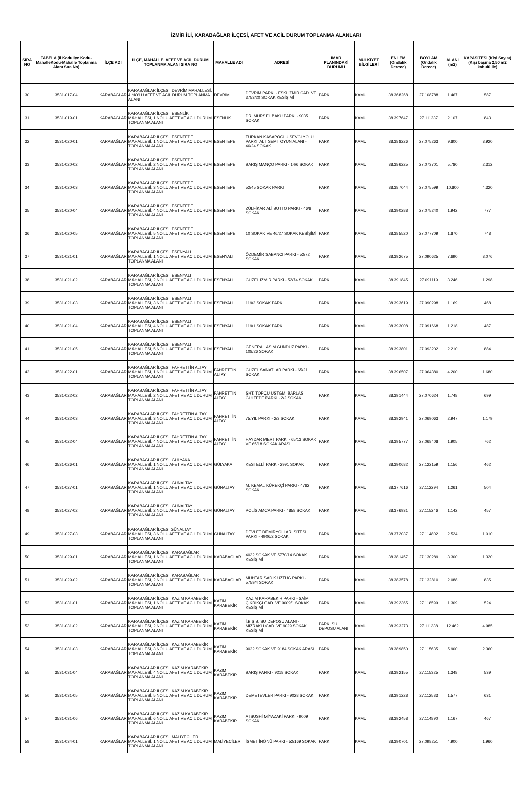İZMİR İLİ, KARABAĞLAR İLÇESİ, AFET VE ACİL DURUM TOPLANMA ALANLARI
| SIRA NO | TABELA (İl Koduİlçe Kodu-MahalleKodu-Mahalle Toplanma Alanı Sıra No) | İLÇE ADI | İLÇE, MAHALLE, AFET VE ACİL DURUM TOPLANMA ALANI SIRA NO | MAHALLE ADI | ADRESİ | İMAR PLANINDAKİ DURUMU | MÜLKİYET BİLGİLERİ | ENLEM (Ondalık Derece) | BOYLAM (Ondalık Derece) | ALANI (m2) | KAPASİTESİ (Kişi Sayısı) (Kişi başına 2,50 m2 kabulü ile) |
| --- | --- | --- | --- | --- | --- | --- | --- | --- | --- | --- | --- |
| 30 | 3531-017-04 | KARABAĞLAR | KARABAĞLAR İLÇESİ, DEVRİM MAHALLESİ, 4 NO'LU AFET VE ACİL DURUM TOPLANMA ALANI | DEVRİM | DEVRİM PARKI - ESKİ İZMİR CAD. VE 3753/20 SOKAK KESİŞİMİ | PARK | KAMU | 38.368268 | 27.108788 | 1.467 | 587 |
| 31 | 3531-019-01 | KARABAĞLAR | KARABAĞLAR İLÇESİ, ESENLİK MAHALLESİ, 1 NO'LU AFET VE ACİL DURUM TOPLANMA ALANI | ESENLİK | DR. MÜRSEL BAKÜ PARKI - 9035 SOKAK | PARK | KAMU | 38.397647 | 27.111237 | 2.107 | 843 |
| 32 | 3531-020-01 | KARABAĞLAR | KARABAĞLAR İLÇESİ, ESENTEPE MAHALLESİ, 1 NO'LU AFET VE ACİL DURUM TOPLANMA ALANI | ESENTEPE | TÜRKAN KASAPOĞLU SEVGİ YOLU PARKI, ALT SEMT OYUN ALANI - 46/24 SOKAK | PARK | KAMU | 38.388226 | 27.075263 | 9.800 | 3.920 |
| 33 | 3531-020-02 | KARABAĞLAR | KARABAĞLAR İLÇESİ, ESENTEPE MAHALLESİ, 2 NO'LU AFET VE ACİL DURUM TOPLANMA ALANI | ESENTEPE | BARIŞ MANÇO PARKI - 14/6 SOKAK | PARK | KAMU | 38.386225 | 27.073701 | 5.780 | 2.312 |
| 34 | 3531-020-03 | KARABAĞLAR | KARABAĞLAR İLÇESİ, ESENTEPE MAHALLESİ, 3 NO'LU AFET VE ACİL DURUM TOPLANMA ALANI | ESENTEPE | 52/45 SOKAK PARKI | PARK | KAMU | 38.387044 | 27.075599 | 10.800 | 4.320 |
| 35 | 3531-020-04 | KARABAĞLAR | KARABAĞLAR İLÇESİ, ESENTEPE MAHALLESİ, 4 NO'LU AFET VE ACİL DURUM TOPLANMA ALANI | ESENTEPE | ZÜLFİKAR ALİ BUTTO PARKI - 46/6 SOKAK | PARK | KAMU | 38.390288 | 27.075240 | 1.942 | 777 |
| 36 | 3531-020-05 | KARABAĞLAR | KARABAĞLAR İLÇESİ, ESENTEPE MAHALLESİ, 5 NO'LU AFET VE ACİL DURUM TOPLANMA ALANI | ESENTEPE | 10 SOKAK VE 46/27 SOKAK KESİŞİMİ | PARK | KAMU | 38.385520 | 27.077709 | 1.870 | 748 |
| 37 | 3531-021-01 | KARABAĞLAR | KARABAĞLAR İLÇESİ, ESENYALI MAHALLESİ, 1 NO'LU AFET VE ACİL DURUM TOPLANMA ALANI | ESENYALI | ÖZDEMİR SABANCI PARKI - 52/72 SOKAK | PARK | KAMU | 38.392675 | 27.090625 | 7.690 | 3.076 |
| 38 | 3531-021-02 | KARABAĞLAR | KARABAĞLAR İLÇESİ, ESENYALI MAHALLESİ, 2 NO'LU AFET VE ACİL DURUM TOPLANMA ALANI | ESENYALI | GÜZEL İZMİR PARKI - 52/74 SOKAK | PARK | KAMU | 38.391845 | 27.091119 | 3.246 | 1.298 |
| 39 | 3531-021-03 | KARABAĞLAR | KARABAĞLAR İLÇESİ, ESENYALI MAHALLESİ, 3 NO'LU AFET VE ACİL DURUM TOPLANMA ALANI | ESENYALI | 119/2 SOKAK PARKI | PARK | KAMU | 38.393619 | 27.090298 | 1.169 | 468 |
| 40 | 3531-021-04 | KARABAĞLAR | KARABAĞLAR İLÇESİ, ESENYALI MAHALLESİ, 4 NO'LU AFET VE ACİL DURUM TOPLANMA ALANI | ESENYALI | 119/1 SOKAK PARKI | PARK | KAMU | 38.393008 | 27.091668 | 1.218 | 487 |
| 41 | 3531-021-05 | KARABAĞLAR | KARABAĞLAR İLÇESİ, ESENYALI MAHALLESİ, 5 NO'LU AFET VE ACİL DURUM TOPLANMA ALANI | ESENYALI | GENERAL ASIM GÜNDÜZ PARKI - 108/26 SOKAK | PARK | KAMU | 38.393801 | 27.093202 | 2.210 | 884 |
| 42 | 3531-022-01 | KARABAĞLAR | KARABAĞLAR İLÇESİ, FAHRETTİN ALTAY MAHALLESİ, 1 NO'LU AFET VE ACİL DURUM TOPLANMA ALANI | FAHRETTİN ALTAY | GÜZEL SANATLAR PARKI - 65/21 SOKAK | PARK | KAMU | 38.396507 | 27.064380 | 4.200 | 1.680 |
| 43 | 3531-022-02 | KARABAĞLAR | KARABAĞLAR İLÇESİ, FAHRETTİN ALTAY MAHALLESİ, 2 NO'LU AFET VE ACİL DURUM TOPLANMA ALANI | FAHRETTİN ALTAY | ŞHT. TOPÇU ÜSTĞM. BARLAS GÜLTEPE PARKI - 2/2 SOKAK | PARK | KAMU | 38.391444 | 27.070624 | 1.748 | 699 |
| 44 | 3531-022-03 | KARABAĞLAR | KARABAĞLAR İLÇESİ, FAHRETTİN ALTAY MAHALLESİ, 3 NO'LU AFET VE ACİL DURUM TOPLANMA ALANI | FAHRETTİN ALTAY | 75.YIL PARKI - 2/3 SOKAK | PARK | KAMU | 38.392941 | 27.069063 | 2.947 | 1.179 |
| 45 | 3531-022-04 | KARABAĞLAR | KARABAĞLAR İLÇESİ, FAHRETTİN ALTAY MAHALLESİ, 4 NO'LU AFET VE ACİL DURUM TOPLANMA ALANI | FAHRETTİN ALTAY | HAYDAR MERT PARKI - 65/13 SOKAK VE 65/18 SOKAK ARASI | PARK | KAMU | 38.395777 | 27.068408 | 1.905 | 762 |
| 46 | 3531-026-01 | KARABAĞLAR | KARABAĞLAR İLÇESİ, GÜLYAKA MAHALLESİ, 1 NO'LU AFET VE ACİL DURUM TOPLANMA ALANI | GÜLYAKA | KESTELLİ PARKI- 2991 SOKAK | PARK | KAMU | 38.390682 | 27.122159 | 1.156 | 462 |
| 47 | 3531-027-01 | KARABAĞLAR | KARABAĞLAR İLÇESİ, GÜNALTAY MAHALLESİ, 1 NO'LU AFET VE ACİL DURUM TOPLANMA ALANI | GÜNALTAY | M. KEMAL KÜREKÇİ PARKI - 4762 SOKAK | PARK | KAMU | 38.377616 | 27.112294 | 1.261 | 504 |
| 48 | 3531-027-02 | KARABAĞLAR | KARABAĞLAR İLÇESİ, GÜNALTAY MAHALLESİ, 2 NO'LU AFET VE ACİL DURUM TOPLANMA ALANI | GÜNALTAY | POLİS AMCA PARKI - 4858 SOKAK | PARK | KAMU | 38.376931 | 27.115246 | 1.142 | 457 |
| 49 | 3531-027-03 | KARABAĞLAR | KARABAĞLAR İLÇESİ GÜNALTAY MAHALLESİ, 3 NO'LU AFET VE ACİL DURUM TOPLANMA ALANI | GÜNALTAY | DEVLET DEMİRYOLLARI SİTESİ PARKI - 4906/2 SOKAK | PARK | KAMU | 38.372037 | 27.114802 | 2.524 | 1.010 |
| 50 | 3531-029-01 | KARABAĞLAR | KARABAĞLAR İLÇESİ, KARABAĞLAR MAHALLESİ, 1 NO'LU AFET VE ACİL DURUM TOPLANMA ALANI | KARABAĞLAR | 4032 SOKAK VE 5770/14 SOKAK KESİŞİMİ | PARK | KAMU | 38.381457 | 27.130289 | 3.300 | 1.320 |
| 51 | 3531-029-02 | KARABAĞLAR | KARABAĞLAR İLÇESİ, KARABAĞLAR MAHALLESİ, 2 NO'LU AFET VE ACİL DURUM TOPLANMA ALANI | KARABAĞLAR | MUHTAR SADIK UZTUĞ PARKI - 5759/4 SOKAK | PARK | KAMU | 38.383578 | 27.132810 | 2.088 | 835 |
| 52 | 3531-031-01 | KARABAĞLAR | KARABAĞLAR İLÇESİ, KAZIM KARABEKİR MAHALLESİ, 1 NO'LU AFET VE ACİL DURUM TOPLANMA ALANI | KAZIM KARABEKİR | KAZIM KARABEKİR PARKI - SAİM ÇIKRIKÇI CAD. VE 9009/1 SOKAK KESİŞİMİ | PARK | KAMU | 38.392365 | 27.118599 | 1.309 | 524 |
| 53 | 3531-031-02 | KARABAĞLAR | KARABAĞLAR İLÇESİ, KAZIM KARABEKİR MAHALLESİ, 2 NO'LU AFET VE ACİL DURUM TOPLANMA ALANI | KAZIM KARABEKİR | İ.B.Ş.B. SU DEPOSU ALANI - MIZRAKLI CAD. VE 9029 SOKAK KESİŞİMİ | PARK, SU DEPOSU ALANI | KAMU | 38.393273 | 27.111338 | 12.462 | 4.985 |
| 54 | 3531-031-03 | KARABAĞLAR | KARABAĞLAR İLÇESİ, KAZIM KARABEKİR MAHALLESİ, 3 NO'LU AFET VE ACİL DURUM TOPLANMA ALANI | KAZIM KARABEKİR | 9022 SOKAK VE 9184 SOKAK ARASI | PARK | KAMU | 38.389850 | 27.115635 | 5.900 | 2.360 |
| 55 | 3531-031-04 | KARABAĞLAR | KARABAĞLAR İLÇESİ, KAZIM KARABEKİR MAHALLESİ, 4 NO'LU AFET VE ACİL DURUM TOPLANMA ALANI | KAZIM KARABEKİR | BARIŞ PARKI - 9218 SOKAK | PARK | KAMU | 38.392155 | 27.115325 | 1.348 | 539 |
| 56 | 3531-031-05 | KARABAĞLAR | KARABAĞLAR İLÇESİ, KAZIM KARABEKİR MAHALLESİ, 5 NO'LU AFET VE ACİL DURUM TOPLANMA ALANI | KAZIM KARABEKİR | DEMETEVLER PARKI - 9028 SOKAK | PARK | KAMU | 38.391228 | 27.112583 | 1.577 | 631 |
| 57 | 3531-031-06 | KARABAĞLAR | KARABAĞLAR İLÇESİ, KAZIM KARABEKİR MAHALLESİ, 6 NO'LU AFET VE ACİL DURUM TOPLANMA ALANI | KAZIM KARABEKİR | ATSUSHİ MİYAZAKİ PARKI - 9009 SOKAK | PARK | KAMU | 38.392458 | 27.114890 | 1.167 | 467 |
| 58 | 3531-034-01 | KARABAĞLAR | KARABAĞLAR İLÇESİ, MALİYECİLER MAHALLESİ, 1 NO'LU AFET VE ACİL DURUM TOPLANMA ALANI | MALİYECİLER | İSMET İNÖNÜ PARKI - 52/169 SOKAK | PARK | KAMU | 38.390701 | 27.098251 | 4.900 | 1.960 |